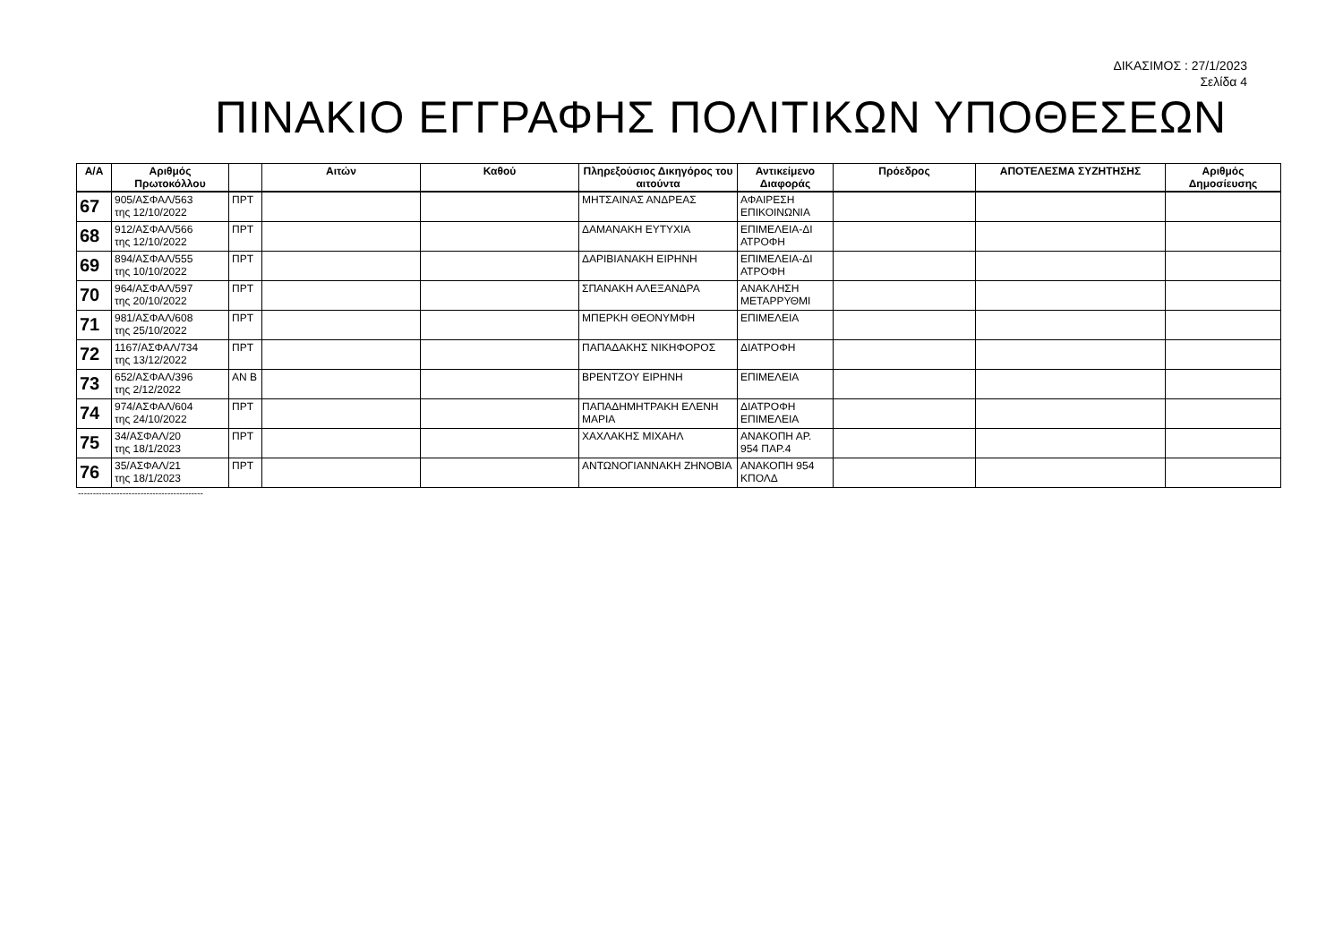ΔΙΚΑΣΙΜΟΣ : 27/1/2023
Σελίδα 4
ΠΙΝΑΚΙΟ ΕΓΓΡΑΦΗΣ ΠΟΛΙΤΙΚΩΝ ΥΠΟΘΕΣΕΩΝ
| Α/Α | Αριθμός Πρωτοκόλλου | | Αιτών | Καθού | Πληρεξούσιος Δικηγόρος του αιτούντα | Αντικείμενο Διαφοράς | Πρόεδρος | ΑΠΟΤΕΛΕΣΜΑ ΣΥΖΗΤΗΣΗΣ | Αριθμός Δημοσίευσης |
| --- | --- | --- | --- | --- | --- | --- | --- | --- | --- |
| 67 | 905/ΑΣΦΑΛ/563 της 12/10/2022 | ΠΡΤ | | | ΜΗΤΣΑΙΝΑΣ ΑΝΔΡΕΑΣ | ΑΦΑΙΡΕΣΗ ΕΠΙΚΟΙΝΩΝΙΑ | | | |
| 68 | 912/ΑΣΦΑΛ/566 της 12/10/2022 | ΠΡΤ | | | ΔΑΜΑΝΑΚΗ ΕΥΤΥΧΙΑ | ΕΠΙΜΕΛΕΙΑ-ΔΙ ΑΤΡΟΦΗ | | | |
| 69 | 894/ΑΣΦΑΛ/555 της 10/10/2022 | ΠΡΤ | | | ΔΑΡΙΒΙΑΝΑΚΗ ΕΙΡΗΝΗ | ΕΠΙΜΕΛΕΙΑ-ΔΙ ΑΤΡΟΦΗ | | | |
| 70 | 964/ΑΣΦΑΛ/597 της 20/10/2022 | ΠΡΤ | | | ΣΠΑΝΑΚΗ ΑΛΕΞΑΝΔΡΑ | ΑΝΑΚΛΗΣΗ ΜΕΤΑΡΡΥΘΜΙ | | | |
| 71 | 981/ΑΣΦΑΛ/608 της 25/10/2022 | ΠΡΤ | | | ΜΠΕΡΚΗ ΘΕΟΝΥΜΦΗ | ΕΠΙΜΕΛΕΙΑ | | | |
| 72 | 1167/ΑΣΦΑΛ/734 της 13/12/2022 | ΠΡΤ | | | ΠΑΠΑΔΑΚΗΣ ΝΙΚΗΦΟΡΟΣ | ΔΙΑΤΡΟΦΗ | | | |
| 73 | 652/ΑΣΦΑΛ/396 της 2/12/2022 | ΑΝ Β | | | ΒΡΕΝΤΖΟΥ ΕΙΡΗΝΗ | ΕΠΙΜΕΛΕΙΑ | | | |
| 74 | 974/ΑΣΦΑΛ/604 της 24/10/2022 | ΠΡΤ | | | ΠΑΠΑΔΗΜΗΤΡΑΚΗ ΕΛΕΝΗ ΜΑΡΙΑ | ΔΙΑΤΡΟΦΗ ΕΠΙΜΕΛΕΙΑ | | | |
| 75 | 34/ΑΣΦΑΛ/20 της 18/1/2023 | ΠΡΤ | | | ΧΑΧΛΑΚΗΣ ΜΙΧΑΗΛ | ΑΝΑΚΟΠΗ ΑΡ. 954 ΠΑΡ.4 | | | |
| 76 | 35/ΑΣΦΑΛ/21 της 18/1/2023 | ΠΡΤ | | | ΑΝΤΩΝΟΓΙΑΝΝΑΚΗ ΖΗΝΟΒΙΑ | ΑΝΑΚΟΠΗ 954 ΚΠΟΛΔ | | | |
------------------------------------------